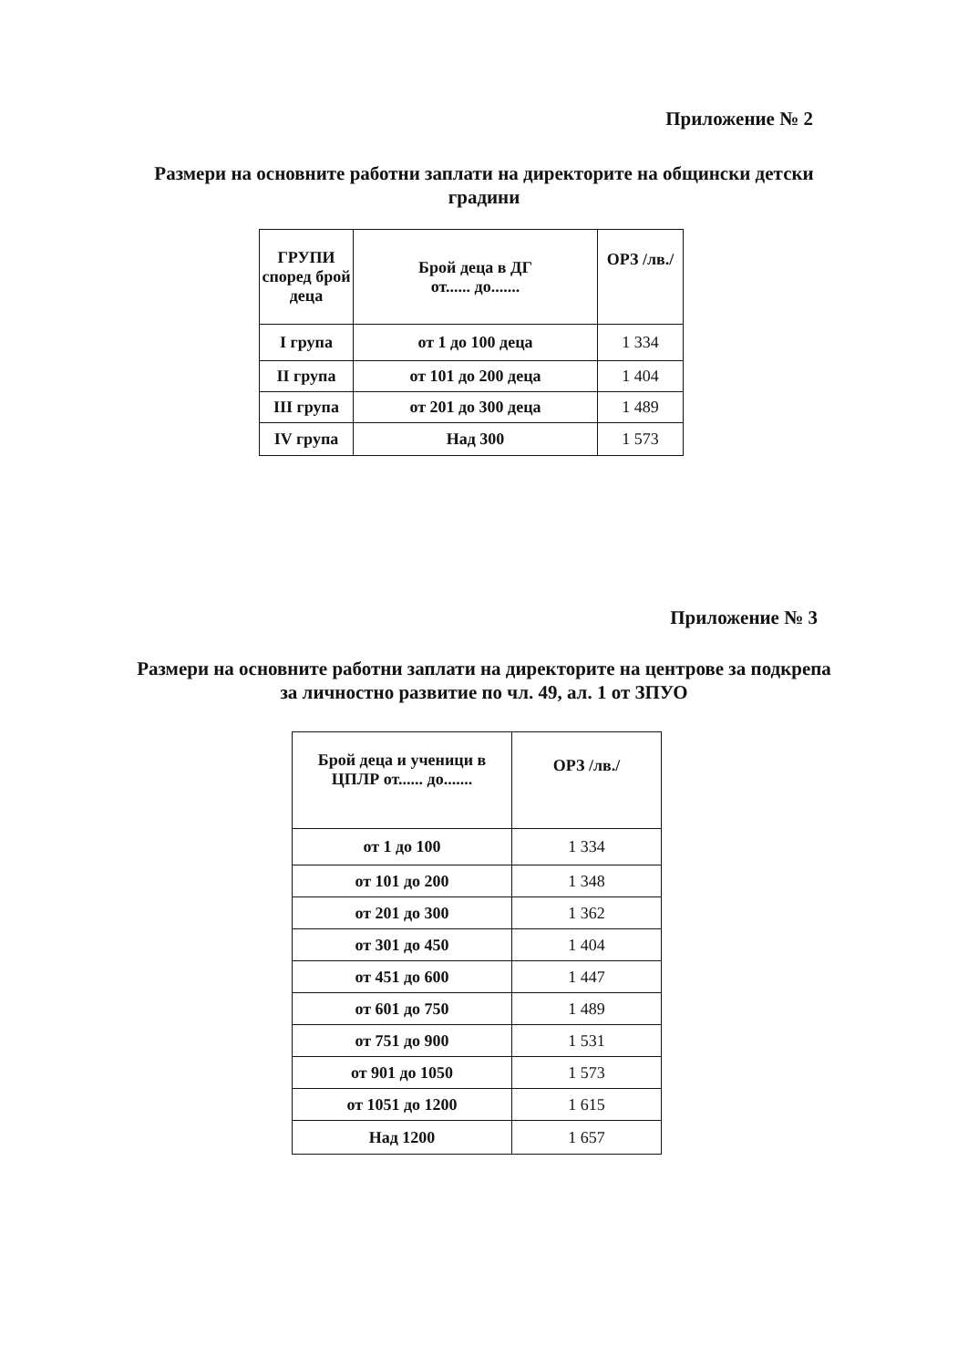Приложение № 2
Размери на основните работни заплати на директорите на общински детски градини
| ГРУПИ според брой деца | Брой деца в ДГ от...... до....... | ОРЗ /лв./ |
| --- | --- | --- |
| I група | от 1 до 100 деца | 1 334 |
| II група | от 101 до 200 деца | 1 404 |
| III група | от 201 до 300 деца | 1 489 |
| IV група | Над 300 | 1 573 |
Приложение № 3
Размери на основните работни заплати на директорите на центрове за подкрепа за личностно развитие по чл. 49, ал. 1 от ЗПУО
| Брой деца и ученици в ЦПЛР от...... до....... | ОРЗ /лв./ |
| --- | --- |
| от 1 до 100 | 1 334 |
| от 101 до 200 | 1 348 |
| от 201 до 300 | 1 362 |
| от 301 до 450 | 1 404 |
| от 451 до 600 | 1 447 |
| от 601 до 750 | 1 489 |
| от 751 до 900 | 1 531 |
| от 901 до 1050 | 1 573 |
| от 1051 до 1200 | 1 615 |
| Над 1200 | 1 657 |